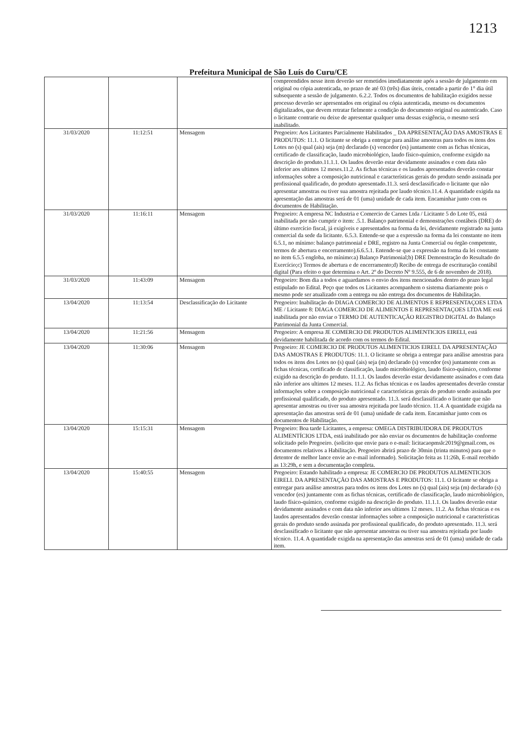1213
Prefeitura Municipal de São Luís do Curu/CE
| | | | compreendidos nesse item deverão ser remetidos imediatamente após a sessão de julgamento em original ou cópia autenticada, no prazo de até 03 (três) dias úteis, contado a partir do 1° dia útil subsequente a sessão de julgamento. 6.2.2. Todos os documentos de habilitação exigidos nesse processo deverão ser apresentados em original ou cópia autenticada, mesmo os documentos digitalizados, que devem retratar fielmente a condição do documento original ou autenticado. Caso o licitante contrarie ou deixe de apresentar qualquer uma dessas exigência, o mesmo será inabilitado. |
| 31/03/2020 | 11:12:51 | Mensagem | Pregoeiro: Aos Licitantes Parcialmente Habilitados _ DA APRESENTAÇÃO DAS AMOSTRAS E PRODUTOS: 11.1. O licitante se obriga a entregar para análise amostras para todos os itens dos Lotes no (s) qual (ais) seja (m) declarado (s) vencedor (es) juntamente com as fichas técnicas, certificado de classificação, laudo microbiológico, laudo físico-químico, conforme exigido na descrição do produto.11.1.1. Os laudos deverão estar devidamente assinados e com data não inferior aos ultimos 12 meses.11.2. As fichas técnicas e os laudos apresentados deverão constar informações sobre a composição nutricional e características gerais do produto sendo assinada por profissional qualificado, do produto apresentado.11.3. será desclassificado o licitante que não apresentar amostras ou tiver sua amostra rejeitada por laudo técnico.11.4. A quantidade exigida na apresentação das amostras será de 01 (uma) unidade de cada item. Encaminhar junto com os documentos de Habilitação. |
| 31/03/2020 | 11:16:11 | Mensagem | Pregoeiro: A empresa NC Industria e Comercio de Carnes Ltda / Licitante 5 do Lote 05, está inabilitada por não cumprir o item: .5.1. Balanço patrimonial e demonstrações contábeis (DRE) do último exercício fiscal, já exigíveis e apresentados na forma da lei, devidamente registrado na junta comercial da sede da licitante. 6.5.3. Entende-se que a expressão na forma da lei constante no item 6.5.1, no mínimo: balanço patrimonial e DRE, registro na Junta Comercial ou órgão competente, termos de abertura e encerramento).6.6.5.1. Entende-se que a expressão na forma da lei constante no item 6.5.5 engloba, no mínimo:a) Balanço Patrimonial;b) DRE Demonstração do Resultado do Exercício;c) Termos de abertura e de encerramento;d) Recibo de entrega de escrituração contábil digital (Para efeito o que determina o Art. 2º do Decreto Nº 9.555, de 6 de novembro de 2018). |
| 31/03/2020 | 11:43:09 | Mensagem | Pregoeiro: Bom dia a todos e aguardamos o envio dos itens mencionados dentro do prazo legal estipulado no Edital. Peço que todos os Licitantes acompanhem o sistema diariamente pois o mesmo pode ser atualizado com a entrega ou não entrega dos documentos de Habilitação. |
| 13/04/2020 | 11:13:54 | Desclassificação do Licitante | Pregoeiro: Inabilitação do DIAGA COMERCIO DE ALIMENTOS E REPRESENTAÇOES LTDA ME / Licitante 8: DIAGA COMERCIO DE ALIMENTOS E REPRESENTAÇOES LTDA ME está inabilitada por não enviar o TERMO DE AUTENTICAÇÃO REGISTRO DIGITAL do Balanço Patrimonial da Junta Comercial. |
| 13/04/2020 | 11:21:56 | Mensagem | Pregoeiro: A empresa JE COMERCIO DE PRODUTOS ALIMENTICIOS EIRELI, está devidamente habilitada de acordo com os termos do Edital. |
| 13/04/2020 | 11:30:06 | Mensagem | Pregoeiro: JE COMERCIO DE PRODUTOS ALIMENTICIOS EIRELI. DA APRESENTAÇÃO DAS AMOSTRAS E PRODUTOS: 11.1. O licitante se obriga a entregar para análise amostras para todos os itens dos Lotes no (s) qual (ais) seja (m) declarado (s) vencedor (es) juntamente com as fichas técnicas, certificado de classificação, laudo microbiológico, laudo físico-químico, conforme exigido na descrição do produto. 11.1.1. Os laudos deverão estar devidamente assinados e com data não inferior aos ultimos 12 meses. 11.2. As fichas técnicas e os laudos apresentados deverão constar informações sobre a composição nutricional e características gerais do produto sendo assinada por profissional qualificado, do produto apresentado. 11.3. será desclassificado o licitante que não apresentar amostras ou tiver sua amostra rejeitada por laudo técnico. 11.4. A quantidade exigida na apresentação das amostras será de 01 (uma) unidade de cada item. Encaminhar junto com os documentos de Habilitação. |
| 13/04/2020 | 15:15:31 | Mensagem | Pregoeiro: Boa tarde Licitantes, a empresa: OMEGA DISTRIBUIDORA DE PRODUTOS ALIMENTÍCIOS LTDA, está inabilitado por não enviar os documentos de habilitação conforme solicitado pelo Pregoeiro. (solicito que envie para o e-mail: licitacaopmslc2019@gmail.com, os documentos relativos a Habilitação. Pregoeiro abrirá prazo de 30min (trinta minutos) para que o detentor de melhor lance envie ao e-mail informado). Solicitação feita as 11:26h, E-mail recebido as 13:29h, e sem a documentação completa. |
| 13/04/2020 | 15:40:55 | Mensagem | Pregoeiro: Estando habilitado a empresa: JE COMERCIO DE PRODUTOS ALIMENTICIOS EIRELI. DA APRESENTAÇÃO DAS AMOSTRAS E PRODUTOS: 11.1. O licitante se obriga a entregar para análise amostras para todos os itens dos Lotes no (s) qual (ais) seja (m) declarado (s) vencedor (es) juntamente com as fichas técnicas, certificado de classificação, laudo microbiológico, laudo físico-químico, conforme exigido na descrição do produto. 11.1.1. Os laudos deverão estar devidamente assinados e com data não inferior aos ultimos 12 meses. 11.2. As fichas técnicas e os laudos apresentados deverão constar informações sobre a composição nutricional e características gerais do produto sendo assinada por profissional qualificado, do produto apresentado. 11.3. será desclassificado o licitante que não apresentar amostras ou tiver sua amostra rejeitada por laudo técnico. 11.4. A quantidade exigida na apresentação das amostras será de 01 (uma) unidade de cada item. |